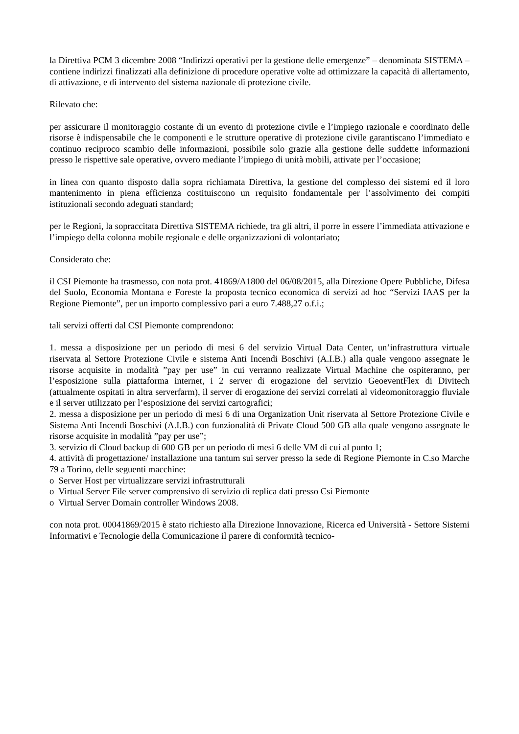la Direttiva PCM 3 dicembre 2008 “Indirizzi operativi per la gestione delle emergenze” – denominata SISTEMA – contiene indirizzi finalizzati alla definizione di procedure operative volte ad ottimizzare la capacità di allertamento, di attivazione, e di intervento del sistema nazionale di protezione civile.
Rilevato che:
per assicurare il monitoraggio costante di un evento di protezione civile e l’impiego razionale e coordinato delle risorse è indispensabile che le componenti e le strutture operative di protezione civile garantiscano l’immediato e continuo reciproco scambio delle informazioni, possibile solo grazie alla gestione delle suddette informazioni presso le rispettive sale operative, ovvero mediante l’impiego di unità mobili, attivate per l’occasione;
in linea con quanto disposto dalla sopra richiamata Direttiva, la gestione del complesso dei sistemi ed il loro mantenimento in piena efficienza costituiscono un requisito fondamentale per l’assolvimento dei compiti istituzionali secondo adeguati standard;
per le Regioni, la sopraccitata Direttiva SISTEMA richiede, tra gli altri, il porre in essere l’immediata attivazione e l’impiego della colonna mobile regionale e delle organizzazioni di volontariato;
Considerato che:
il CSI Piemonte ha trasmesso, con nota prot. 41869/A1800 del 06/08/2015, alla Direzione Opere Pubbliche, Difesa del Suolo, Economia Montana e Foreste la proposta tecnico economica di servizi ad hoc “Servizi IAAS per la Regione Piemonte”, per un importo complessivo pari a euro 7.488,27 o.f.i.;
tali servizi offerti dal CSI Piemonte comprendono:
1. messa a disposizione per un periodo di mesi 6 del servizio Virtual Data Center, un’infrastruttura virtuale riservata al Settore Protezione Civile e sistema Anti Incendi Boschivi (A.I.B.) alla quale vengono assegnate le risorse acquisite in modalità ”pay per use” in cui verranno realizzate Virtual Machine che ospiteranno, per l’esposizione sulla piattaforma internet, i 2 server di erogazione del servizio GeoeventFlex di Divitech (attualmente ospitati in altra serverfarm), il server di erogazione dei servizi correlati al videomonitoraggio fluviale e il server utilizzato per l’esposizione dei servizi cartografici;
2. messa a disposizione per un periodo di mesi 6 di una Organization Unit riservata al Settore Protezione Civile e Sistema Anti Incendi Boschivi (A.I.B.) con funzionalità di Private Cloud 500 GB alla quale vengono assegnate le risorse acquisite in modalità ”pay per use”;
3. servizio di Cloud backup di 600 GB per un periodo di mesi 6 delle VM di cui al punto 1;
4. attività di progettazione/ installazione una tantum sui server presso la sede di Regione Piemonte in C.so Marche 79 a Torino, delle seguenti macchine:
o Server Host per virtualizzare servizi infrastrutturali
o Virtual Server File server comprensivo di servizio di replica dati presso Csi Piemonte
o Virtual Server Domain controller Windows 2008.
con nota prot. 00041869/2015 è stato richiesto alla Direzione Innovazione, Ricerca ed Università - Settore Sistemi Informativi e Tecnologie della Comunicazione il parere di conformità tecnico-